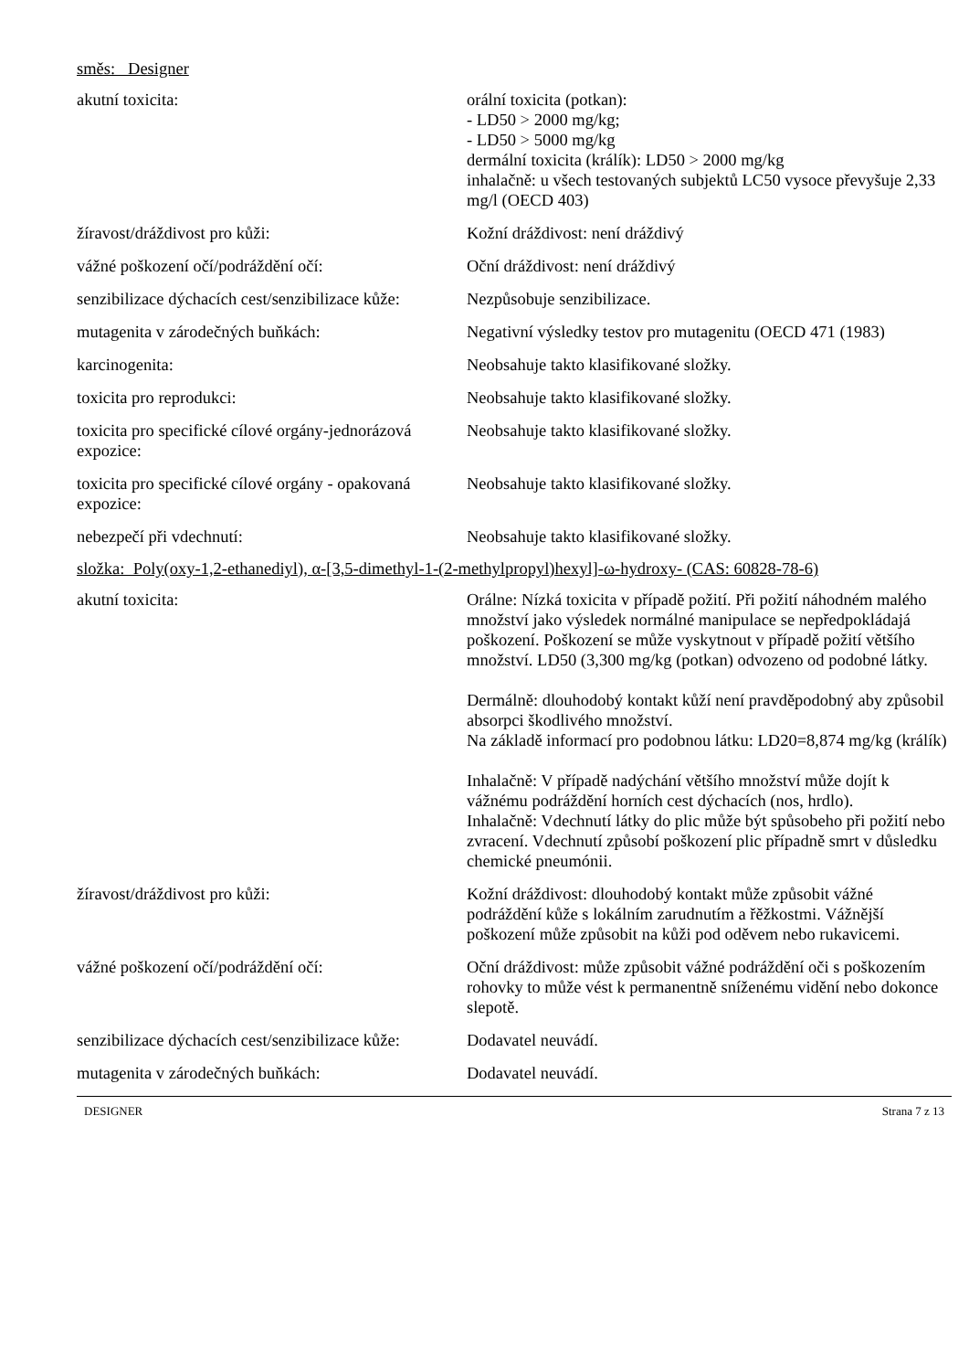směs: Designer
| akutní toxicita: | orální toxicita (potkan): - LD50 > 2000 mg/kg; - LD50 > 5000 mg/kg dermální toxicita (králík): LD50 > 2000 mg/kg inhalačně: u všech testovaných subjektů LC50 vysoce převyšuje 2,33 mg/l (OECD 403) |
| žíravost/dráždivost pro kůži: | Kožní dráždivost: není dráždivý |
| vážné poškození očí/podráždění očí: | Oční dráždivost: není dráždivý |
| senzibilizace dýchacích cest/senzibilizace kůže: | Nezpůsobuje senzibilizace. |
| mutagenita v zárodečných buňkách: | Negativní výsledky testov pro mutagenitu (OECD 471 (1983) |
| karcinogenita: | Neobsahuje takto klasifikované složky. |
| toxicita pro reprodukci: | Neobsahuje takto klasifikované složky. |
| toxicita pro specifické cílové orgány-jednorázová expozice: | Neobsahuje takto klasifikované složky. |
| toxicita pro specifické cílové orgány - opakovaná expozice: | Neobsahuje takto klasifikované složky. |
| nebezpečí při vdechnutí: | Neobsahuje takto klasifikované složky. |
složka: Poly(oxy-1,2-ethanediyl), α-[3,5-dimethyl-1-(2-methylpropyl)hexyl]-ω-hydroxy- (CAS: 60828-78-6)
| akutní toxicita: | Orálne: Nízká toxicita v případě požití. Při požití náhodném malého množství jako výsledek normálné manipulace se nepředpokládajá poškození. Poškození se může vyskytnout v případě požití většího množství. LD50 (3,300 mg/kg (potkan) odvozeno od podobné látky. Dermálně: dlouhodobý kontakt kůží není pravděpodobný aby způsobil absorpci škodlivého množství. Na základě informací pro podobnou látku: LD20=8,874 mg/kg (králík) Inhalačně: V případě nadýchání většího množství může dojít k vážnému podráždění horních cest dýchacích (nos, hrdlo). Inhalačně: Vdechnutí látky do plic může být spůsobeho při požití nebo zvracení. Vdechnutí způsobí poškození plic případně smrt v důsledku chemické pneumónii. |
| žíravost/dráždivost pro kůži: | Kožní dráždivost: dlouhodobý kontakt může způsobit vážné podráždění kůže s lokálním zarudnutím a řěžkostmi. Vážnější poškození může způsobit na kůži pod oděvem nebo rukavicemi. |
| vážné poškození očí/podráždění očí: | Oční dráždivost: může způsobit vážné podráždění oči s poškozením rohovky to může vést k permanentně sníženému vidění nebo dokonce slepotě. |
| senzibilizace dýchacích cest/senzibilizace kůže: | Dodavatel neuvádí. |
| mutagenita v zárodečných buňkách: | Dodavatel neuvádí. |
DESIGNER Strana 7 z 13